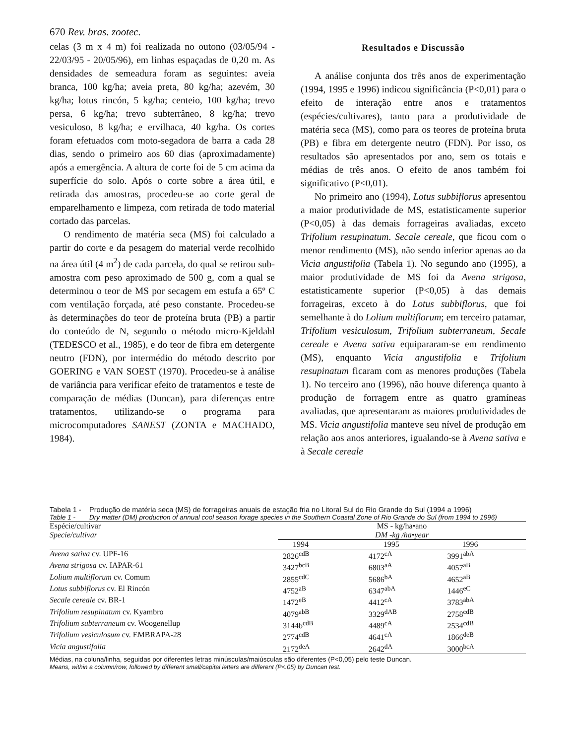670 Rev. bras. zootec.
celas (3 m x 4 m) foi realizada no outono (03/05/94 - 22/03/95 - 20/05/96), em linhas espaçadas de 0,20 m. As densidades de semeadura foram as seguintes: aveia branca, 100 kg/ha; aveia preta, 80 kg/ha; azevém, 30 kg/ha; lotus rincón, 5 kg/ha; centeio, 100 kg/ha; trevo persa, 6 kg/ha; trevo subterrâneo, 8 kg/ha; trevo vesiculoso, 8 kg/ha; e ervilhaca, 40 kg/ha. Os cortes foram efetuados com moto-segadora de barra a cada 28 dias, sendo o primeiro aos 60 dias (aproximadamente) após a emergência. A altura de corte foi de 5 cm acima da superfície do solo. Após o corte sobre a área útil, e retirada das amostras, procedeu-se ao corte geral de emparelhamento e limpeza, com retirada de todo material cortado das parcelas.
O rendimento de matéria seca (MS) foi calculado a partir do corte e da pesagem do material verde recolhido na área útil (4 m<sup>2</sup>) de cada parcela, do qual se retirou sub-amostra com peso aproximado de 500 g, com a qual se determinou o teor de MS por secagem em estufa a 65º C com ventilação forçada, até peso constante. Procedeu-se às determinações do teor de proteína bruta (PB) a partir do conteúdo de N, segundo o método micro-Kjeldahl (TEDESCO et al., 1985), e do teor de fibra em detergente neutro (FDN), por intermédio do método descrito por GOERING e VAN SOEST (1970). Procedeu-se à análise de variância para verificar efeito de tratamentos e teste de comparação de médias (Duncan), para diferenças entre tratamentos, utilizando-se o programa para microcomputadores SANEST (ZONTA e MACHADO, 1984).
Resultados e Discussão
A análise conjunta dos três anos de experimentação (1994, 1995 e 1996) indicou significância (P<0,01) para o efeito de interação entre anos e tratamentos (espécies/cultivares), tanto para a produtividade de matéria seca (MS), como para os teores de proteína bruta (PB) e fibra em detergente neutro (FDN). Por isso, os resultados são apresentados por ano, sem os totais e médias de três anos. O efeito de anos também foi significativo (P<0,01).
No primeiro ano (1994), Lotus subbiflorus apresentou a maior produtividade de MS, estatisticamente superior (P<0,05) à das demais forrageiras avaliadas, exceto Trifolium resupinatum. Secale cereale, que ficou com o menor rendimento (MS), não sendo inferior apenas ao da Vicia angustifolia (Tabela 1). No segundo ano (1995), a maior produtividade de MS foi da Avena strigosa, estatisticamente superior (P<0,05) à das demais forrageiras, exceto à do Lotus subbiflorus, que foi semelhante à do Lolium multiflorum; em terceiro patamar, Trifolium vesiculosum, Trifolium subterraneum, Secale cereale e Avena sativa equipararam-se em rendimento (MS), enquanto Vicia angustifolia e Trifolium resupinatum ficaram com as menores produções (Tabela 1). No terceiro ano (1996), não houve diferença quanto à produção de forragem entre as quatro gramíneas avaliadas, que apresentaram as maiores produtividades de MS. Vicia angustifolia manteve seu nível de produção em relação aos anos anteriores, igualando-se à Avena sativa e à Secale cereale
Tabela 1 - Produção de matéria seca (MS) de forrageiras anuais de estação fria no Litoral Sul do Rio Grande do Sul (1994 a 1996)
Table 1 - Dry matter (DM) production of annual cool season forage species in the Southern Coastal Zone of Rio Grande do Sul (from 1994 to 1996)
| Espécie/cultivar Specie/cultivar | MS - kg/ha•ano DM -kg /ha•year | | |
| --- | --- | --- | --- |
| | 1994 | 1995 | 1996 |
| Avena sativa cv. UPF-16 | 2826<sup>cdB</sup> | 4172<sup>cA</sup> | 3991<sup>abA</sup> |
| Avena strigosa cv. IAPAR-61 | 3427<sup>bcB</sup> | 6803<sup>aA</sup> | 4057<sup>aB</sup> |
| Lolium multiflorum cv. Comum | 2855<sup>cdC</sup> | 5686<sup>bA</sup> | 4652<sup>aB</sup> |
| Lotus subbiflorus cv. El Rincón | 4752<sup>aB</sup> | 6347<sup>abA</sup> | 1446<sup>eC</sup> |
| Secale cereale cv. BR-1 | 1472<sup>eB</sup> | 4412<sup>cA</sup> | 3783<sup>abA</sup> |
| Trifolium resupinatum cv. Kyambro | 4079<sup>abB</sup> | 3329<sup>dAB</sup> | 2758<sup>cdB</sup> |
| Trifolium subterraneum cv. Woogenellup | 3144b<sup>cdB</sup> | 4489<sup>cA</sup> | 2534<sup>cdB</sup> |
| Trifolium vesiculosum cv. EMBRAPA-28 | 2774<sup>cdB</sup> | 4641<sup>cA</sup> | 1866<sup>deB</sup> |
| Vicia angustifolia | 2172<sup>deA</sup> | 2642<sup>dA</sup> | 3000<sup>bcA</sup> |
Médias, na coluna/linha, seguidas por diferentes letras minúsculas/maiúsculas são diferentes (P<0,05) pelo teste Duncan.
Means, within a column/row, followed by different small/capital letters are different (P<.05) by Duncan test.